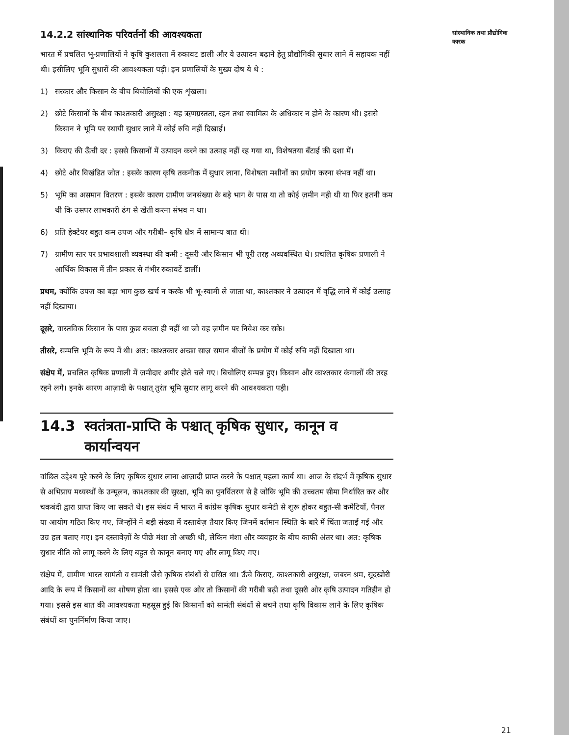14.2.2 सांस्थानिक परिवर्तनों की आवश्यकता
भारत में प्रचलित भू-प्रणालियों ने कृषि कुशलता में रुकावट डाली और ये उत्पादन बढ़ाने हेतु प्रौद्योगिकी सुधार लाने में सहायक नहीं थी। इसीलिए भूमि सुधारों की आवश्यकता पड़ी। इन प्रणालियों के मुख्य दोष ये थे :
1) सरकार और किसान के बीच बिचोलियों की एक शृंखला।
2) छोटे किसानों के बीच काश्तकारी असुरक्षा : यह ऋणग्रस्तता, रहन तथा स्वामित्व के अधिकार न होने के कारण थी। इससे किसान ने भूमि पर स्थायी सुधार लाने में कोई रुचि नहीं दिखाई।
3) किराए की ऊँची दर : इससे किसानों में उत्पादन करने का उत्साह नहीं रह गया था, विशेषतया बँटाई की दशा में।
4) छोटे और विखंडित जोत : इसके कारण कृषि तकनीक में सुधार लाना, विशेषता मशीनों का प्रयोग करना संभव नहीं था।
5) भूमि का असमान वितरण : इसके कारण ग्रामीण जनसंख्या के बड़े भाग के पास या तो कोई ज़मीन नही थी या फिर इतनी कम थी कि उसपर लाभकारी ढंग से खेती करना संभव न था।
6) प्रति हेक्टेयर बहुत कम उपज और गरीबी– कृषि क्षेत्र में सामान्य बात थी।
7) ग्रामीण स्तर पर प्रभावशाली व्यवस्था की कमी : दूसरी और किसान भी पूरी तरह अव्यवस्थित थे। प्रचलित कृषिक प्रणाली ने आर्थिक विकास में तीन प्रकार से गंभीर रुकावटें डालीं।
प्रथम, क्योंकि उपज का बड़ा भाग कुछ खर्च न करके भी भू-स्वामी ले जाता था, काश्तकार ने उत्पादन में वृद्धि लाने में कोई उत्साह नहीं दिखाया।
दूसरे, वास्तविक किसान के पास कुछ बचता ही नहीं था जो वह ज़मीन पर निवेश कर सके।
तीसरे, सम्पत्ति भूमि के रूप में थी। अत: काश्तकार अच्छा साज़ समान बीजों के प्रयोग में कोई रुचि नहीं दिखाता था।
संक्षेप में, प्रचलित कृषिक प्रणाली में ज़मीदार अमीर होते चले गए। बिचोलिए सम्पन्न हुए। किसान और काश्तकार कंगालों की तरह रहने लगे। इनके कारण आज़ादी के पश्चात् तुरंत भूमि सुधार लागू करने की आवश्यकता पड़ी।
14.3 स्वतंत्रता-प्राप्ति के पश्चात् कृषिक सुधार, कानून व कार्यान्वयन
वांछित उद्देश्य पूरे करने के लिए कृषिक सुधार लाना आज़ादी प्राप्त करने के पश्चात् पहला कार्य था। आज के संदर्भ में कृषिक सुधार से अभिप्राय मध्यस्थों के उन्मूलन, काश्तकार की सुरक्षा, भूमि का पुनर्वितरण से है जोकि भूमि की उच्चतम सीमा निर्धारित कर और चकबंदी द्वारा प्राप्त किए जा सकते थे। इस संबंध में भारत में कांग्रेस कृषिक सुधार कमेटी से शुरू होकर बहुत-सी कमेटियाँ, पैनल या आयोग गठित किए गए, जिन्होंने ने बड़ी संख्या में दस्तावेज़ तैयार किए जिनमें वर्तमान स्थिति के बारे में चिंता जताई गई और उग्र हल बताए गए। इन दस्तावेज़ों के पीछे मंशा तो अच्छी थी, लेकिन मंशा और व्यवहार के बीच काफी अंतर था। अत: कृषिक सुधार नीति को लागू करने के लिए बहुत से कानून बनाए गए और लागू किए गए।
संक्षेप में, ग्रामीण भारत सामंती व सामंती जैसे कृषिक संबंधों से ग्रसित था। ऊँचे किराए, काश्तकारी असुरक्षा, जबरन श्रम, सूदखोरी आदि के रूप में किसानों का शोषण होता था। इससे एक ओर तो किसानों की गरीबी बढ़ी तथा दूसरी ओर कृषि उत्पादन गतिहीन हो गया। इससे इस बात की आवश्यकता महसूस हुई कि किसानों को सामंती संबंधों से बचने तथा कृषि विकास लाने के लिए कृषिक संबंधों का पुनर्निर्माण किया जाए।
सांस्थानिक तथा प्रौद्योगिक कारक
21